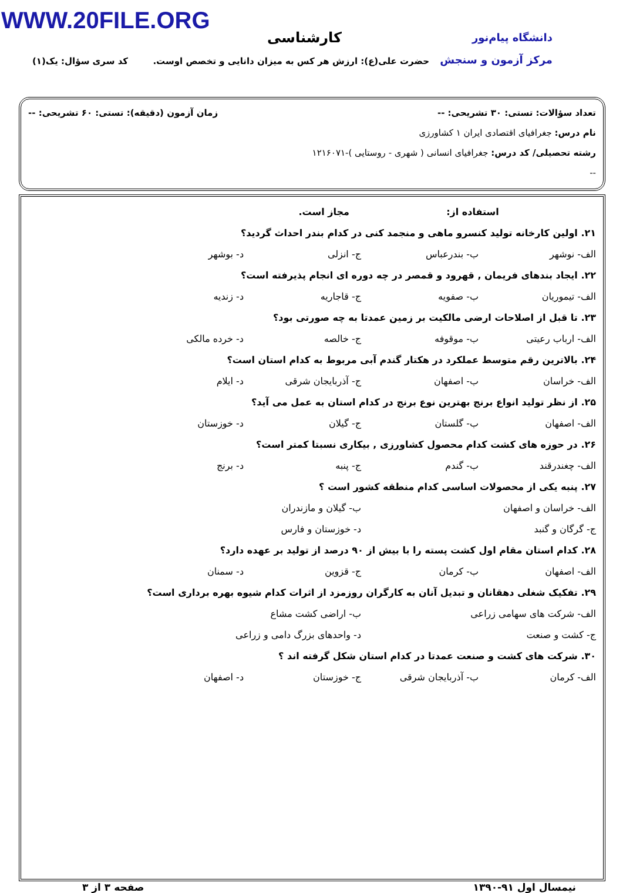WWW.20FILE.ORG
دانشگاه پیام‌نور
مرکز آزمون و سنجش
کارشناسی
حضرت علی(ع): ارزش هر کس به میزان دانایی و تخصص اوست.
کد سری سؤال: یک(۱)
تعداد سؤالات: تستی: ۳۰ تشریحی: -- زمان آزمون (دقیقه): تستی: ۶۰ تشریحی: --
نام درس: جغرافیای اقتصادی ایران ۱ کشاورزی
رشته تحصیلی/ کد درس: جغرافیای انسانی ( شهری - روستایی )-۱۲۱۶۰۷۱
--
استفاده از: مجاز است.
۲۱. اولین کارخانه تولید کنسرو ماهی و منجمد کنی در کدام بندر احداث گردید؟
الف- نوشهر ب- بندرعباس ج- انزلی د- بوشهر
۲۲. ایجاد بندهای فریمان , قهرود و قمصر در چه دوره ای انجام پذیرفته است؟
الف- تیموریان ب- صفویه ج- قاجاریه د- زندیه
۲۳. تا قبل از اصلاحات ارضی مالکیت بر زمین عمدتا به چه صورتی بود؟
الف- ارباب رعیتی ب- موقوفه ج- خالصه د- خرده مالکی
۲۴. بالاترین رقم متوسط عملکرد در هکتار گندم آبی مربوط به کدام استان است؟
الف- خراسان ب- اصفهان ج- آذربایجان شرقی د- ایلام
۲۵. از نظر تولید انواع برنج بهترین نوع برنج در کدام استان به عمل می آید؟
الف- اصفهان ب- گلستان ج- گیلان د- خوزستان
۲۶. در حوزه های کشت کدام محصول کشاورزی , بیکاری نسبتا کمتر است؟
الف- چغندرقند ب- گندم ج- پنبه د- برنج
۲۷. پنبه یکی از محصولات اساسی کدام منطقه کشور است ؟
الف- خراسان و اصفهان ب- گیلان و مازندران
ج- گرگان و گنبد د- خوزستان و فارس
۲۸. کدام استان مقام اول کشت پسته را با بیش از ۹۰ درصد از تولید بر عهده دارد؟
الف- اصفهان ب- کرمان ج- قزوین د- سمنان
۲۹. تفکیک شغلی دهقانان و تبدیل آنان به کارگران روزمزد از اثرات کدام شیوه بهره برداری است؟
الف- شرکت های سهامی زراعی ب- اراضی کشت مشاع
ج- کشت و صنعت د- واحدهای بزرگ دامی و زراعی
۳۰. شرکت های کشت و صنعت عمدتا در کدام استان شکل گرفته اند ؟
الف- کرمان ب- آذربایجان شرقی ج- خوزستان د- اصفهان
نیمسال اول ۹۱-۱۳۹۰ صفحه ۳ از ۳